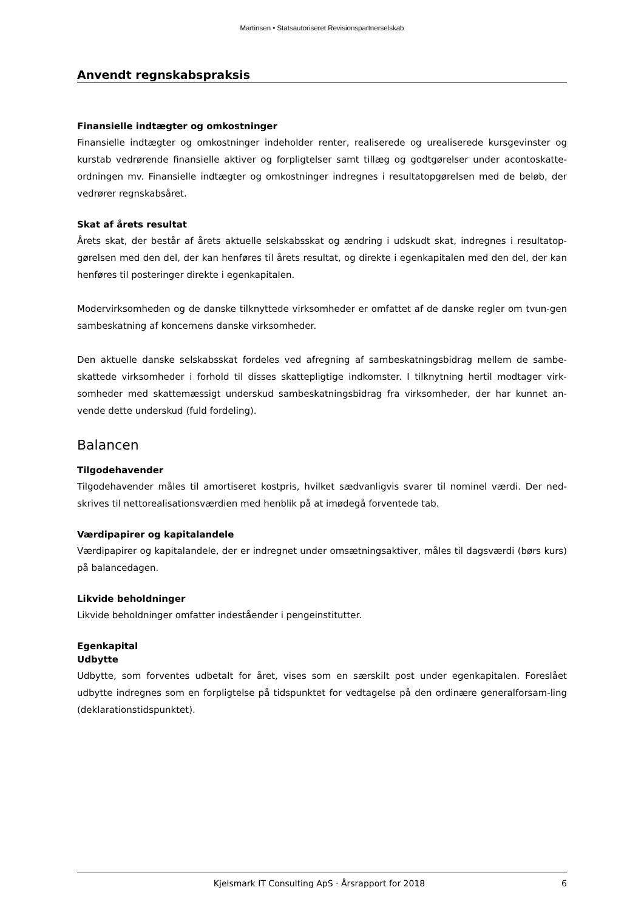Martinsen • Statsautoriseret Revisionspartnerselskab
Anvendt regnskabspraksis
Finansielle indtægter og omkostninger
Finansielle indtægter og omkostninger indeholder renter, realiserede og urealiserede kursgevinster og kurstab vedrørende finansielle aktiver og forpligtelser samt tillæg og godtgørelser under acontoskatte-ordningen mv. Finansielle indtægter og omkostninger indregnes i resultatopgørelsen med de beløb, der vedrører regnskabsåret.
Skat af årets resultat
Årets skat, der består af årets aktuelle selskabsskat og ændring i udskudt skat, indregnes i resultatop-gørelsen med den del, der kan henføres til årets resultat, og direkte i egenkapitalen med den del, der kan henføres til posteringer direkte i egenkapitalen.
Modervirksomheden og de danske tilknyttede virksomheder er omfattet af de danske regler om tvun-gen sambeskatning af koncernens danske virksomheder.
Den aktuelle danske selskabsskat fordeles ved afregning af sambeskatningsbidrag mellem de sambe-skattede virksomheder i forhold til disses skattepligtige indkomster. I tilknytning hertil modtager virk-somheder med skattemæssigt underskud sambeskatningsbidrag fra virksomheder, der har kunnet an-vende dette underskud (fuld fordeling).
Balancen
Tilgodehavender
Tilgodehavender måles til amortiseret kostpris, hvilket sædvanligvis svarer til nominel værdi. Der ned-skrives til nettorealisationsværdien med henblik på at imødegå forventede tab.
Værdipapirer og kapitalandele
Værdipapirer og kapitalandele, der er indregnet under omsætningsaktiver, måles til dagsværdi (børs kurs) på balancedagen.
Likvide beholdninger
Likvide beholdninger omfatter indeståender i pengeinstitutter.
Egenkapital
Udbytte
Udbytte, som forventes udbetalt for året, vises som en særskilt post under egenkapitalen. Foreslået udbytte indregnes som en forpligtelse på tidspunktet for vedtagelse på den ordinære generalforsam-ling (deklarationstidspunktet).
Kjelsmark IT Consulting ApS · Årsrapport for 2018 6